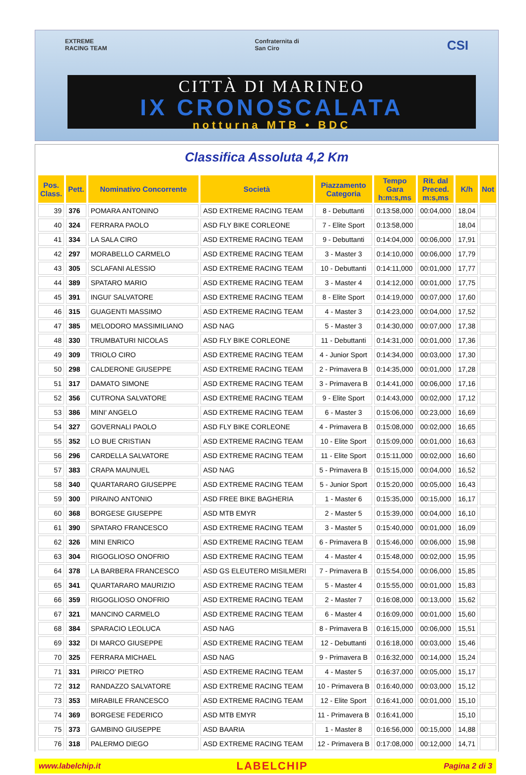EXTREME
RACING TEAM Confraternita di
San Ciro CSI
CITTÀ DI MARINEO
IX CRONOSCALATA
notturna MTB • BDC
Classifica Assoluta 4,2 Km
| Pos. Class. | Pett. | Nominativo Concorrente | Società | Piazzamento Categoria | Tempo Gara h:m:s,ms | Rit. dal Preced. m:s,ms | K/h | Not |
| --- | --- | --- | --- | --- | --- | --- | --- | --- |
| 39 | 376 | POMARA ANTONINO | ASD EXTREME RACING TEAM | 8 - Debuttanti | 0:13:58,000 | 00:04,000 | 18,04 | |
| 40 | 324 | FERRARA PAOLO | ASD FLY BIKE CORLEONE | 7 - Elite Sport | 0:13:58,000 | | 18,04 | |
| 41 | 334 | LA SALA CIRO | ASD EXTREME RACING TEAM | 9 - Debuttanti | 0:14:04,000 | 00:06,000 | 17,91 | |
| 42 | 297 | MORABELLO CARMELO | ASD EXTREME RACING TEAM | 3 - Master 3 | 0:14:10,000 | 00:06,000 | 17,79 | |
| 43 | 305 | SCLAFANI ALESSIO | ASD EXTREME RACING TEAM | 10 - Debuttanti | 0:14:11,000 | 00:01,000 | 17,77 | |
| 44 | 389 | SPATARO MARIO | ASD EXTREME RACING TEAM | 3 - Master 4 | 0:14:12,000 | 00:01,000 | 17,75 | |
| 45 | 391 | INGUI' SALVATORE | ASD EXTREME RACING TEAM | 8 - Elite Sport | 0:14:19,000 | 00:07,000 | 17,60 | |
| 46 | 315 | GUAGENTI MASSIMO | ASD EXTREME RACING TEAM | 4 - Master 3 | 0:14:23,000 | 00:04,000 | 17,52 | |
| 47 | 385 | MELODORO MASSIMILIANO | ASD NAG | 5 - Master 3 | 0:14:30,000 | 00:07,000 | 17,38 | |
| 48 | 330 | TRUMBATURI NICOLAS | ASD FLY BIKE CORLEONE | 11 - Debuttanti | 0:14:31,000 | 00:01,000 | 17,36 | |
| 49 | 309 | TRIOLO CIRO | ASD EXTREME RACING TEAM | 4 - Junior Sport | 0:14:34,000 | 00:03,000 | 17,30 | |
| 50 | 298 | CALDERONE GIUSEPPE | ASD EXTREME RACING TEAM | 2 - Primavera B | 0:14:35,000 | 00:01,000 | 17,28 | |
| 51 | 317 | DAMATO SIMONE | ASD EXTREME RACING TEAM | 3 - Primavera B | 0:14:41,000 | 00:06,000 | 17,16 | |
| 52 | 356 | CUTRONA SALVATORE | ASD EXTREME RACING TEAM | 9 - Elite Sport | 0:14:43,000 | 00:02,000 | 17,12 | |
| 53 | 386 | MINI' ANGELO | ASD EXTREME RACING TEAM | 6 - Master 3 | 0:15:06,000 | 00:23,000 | 16,69 | |
| 54 | 327 | GOVERNALI PAOLO | ASD FLY BIKE CORLEONE | 4 - Primavera B | 0:15:08,000 | 00:02,000 | 16,65 | |
| 55 | 352 | LO BUE CRISTIAN | ASD EXTREME RACING TEAM | 10 - Elite Sport | 0:15:09,000 | 00:01,000 | 16,63 | |
| 56 | 296 | CARDELLA SALVATORE | ASD EXTREME RACING TEAM | 11 - Elite Sport | 0:15:11,000 | 00:02,000 | 16,60 | |
| 57 | 383 | CRAPA MAUNUEL | ASD NAG | 5 - Primavera B | 0:15:15,000 | 00:04,000 | 16,52 | |
| 58 | 340 | QUARTARARO GIUSEPPE | ASD EXTREME RACING TEAM | 5 - Junior Sport | 0:15:20,000 | 00:05,000 | 16,43 | |
| 59 | 300 | PIRAINO ANTONIO | ASD FREE BIKE BAGHERIA | 1 - Master 6 | 0:15:35,000 | 00:15,000 | 16,17 | |
| 60 | 368 | BORGESE GIUSEPPE | ASD MTB EMYR | 2 - Master 5 | 0:15:39,000 | 00:04,000 | 16,10 | |
| 61 | 390 | SPATARO FRANCESCO | ASD EXTREME RACING TEAM | 3 - Master 5 | 0:15:40,000 | 00:01,000 | 16,09 | |
| 62 | 326 | MINI ENRICO | ASD EXTREME RACING TEAM | 6 - Primavera B | 0:15:46,000 | 00:06,000 | 15,98 | |
| 63 | 304 | RIGOGLIOSO ONOFRIO | ASD EXTREME RACING TEAM | 4 - Master 4 | 0:15:48,000 | 00:02,000 | 15,95 | |
| 64 | 378 | LA BARBERA FRANCESCO | ASD GS ELEUTERO MISILMERI | 7 - Primavera B | 0:15:54,000 | 00:06,000 | 15,85 | |
| 65 | 341 | QUARTARARO MAURIZIO | ASD EXTREME RACING TEAM | 5 - Master 4 | 0:15:55,000 | 00:01,000 | 15,83 | |
| 66 | 359 | RIGOGLIOSO ONOFRIO | ASD EXTREME RACING TEAM | 2 - Master 7 | 0:16:08,000 | 00:13,000 | 15,62 | |
| 67 | 321 | MANCINO CARMELO | ASD EXTREME RACING TEAM | 6 - Master 4 | 0:16:09,000 | 00:01,000 | 15,60 | |
| 68 | 384 | SPARACIO LEOLUCA | ASD NAG | 8 - Primavera B | 0:16:15,000 | 00:06,000 | 15,51 | |
| 69 | 332 | DI MARCO GIUSEPPE | ASD EXTREME RACING TEAM | 12 - Debuttanti | 0:16:18,000 | 00:03,000 | 15,46 | |
| 70 | 325 | FERRARA MICHAEL | ASD NAG | 9 - Primavera B | 0:16:32,000 | 00:14,000 | 15,24 | |
| 71 | 331 | PIRICO' PIETRO | ASD EXTREME RACING TEAM | 4 - Master 5 | 0:16:37,000 | 00:05,000 | 15,17 | |
| 72 | 312 | RANDAZZO SALVATORE | ASD EXTREME RACING TEAM | 10 - Primavera B | 0:16:40,000 | 00:03,000 | 15,12 | |
| 73 | 353 | MIRABILE FRANCESCO | ASD EXTREME RACING TEAM | 12 - Elite Sport | 0:16:41,000 | 00:01,000 | 15,10 | |
| 74 | 369 | BORGESE FEDERICO | ASD MTB EMYR | 11 - Primavera B | 0:16:41,000 | | 15,10 | |
| 75 | 373 | GAMBINO GIUSEPPE | ASD BAARIA | 1 - Master 8 | 0:16:56,000 | 00:15,000 | 14,88 | |
| 76 | 318 | PALERMO DIEGO | ASD EXTREME RACING TEAM | 12 - Primavera B | 0:17:08,000 | 00:12,000 | 14,71 | |
www.labelchip.it LABELCHIP Pagina 2 di 3